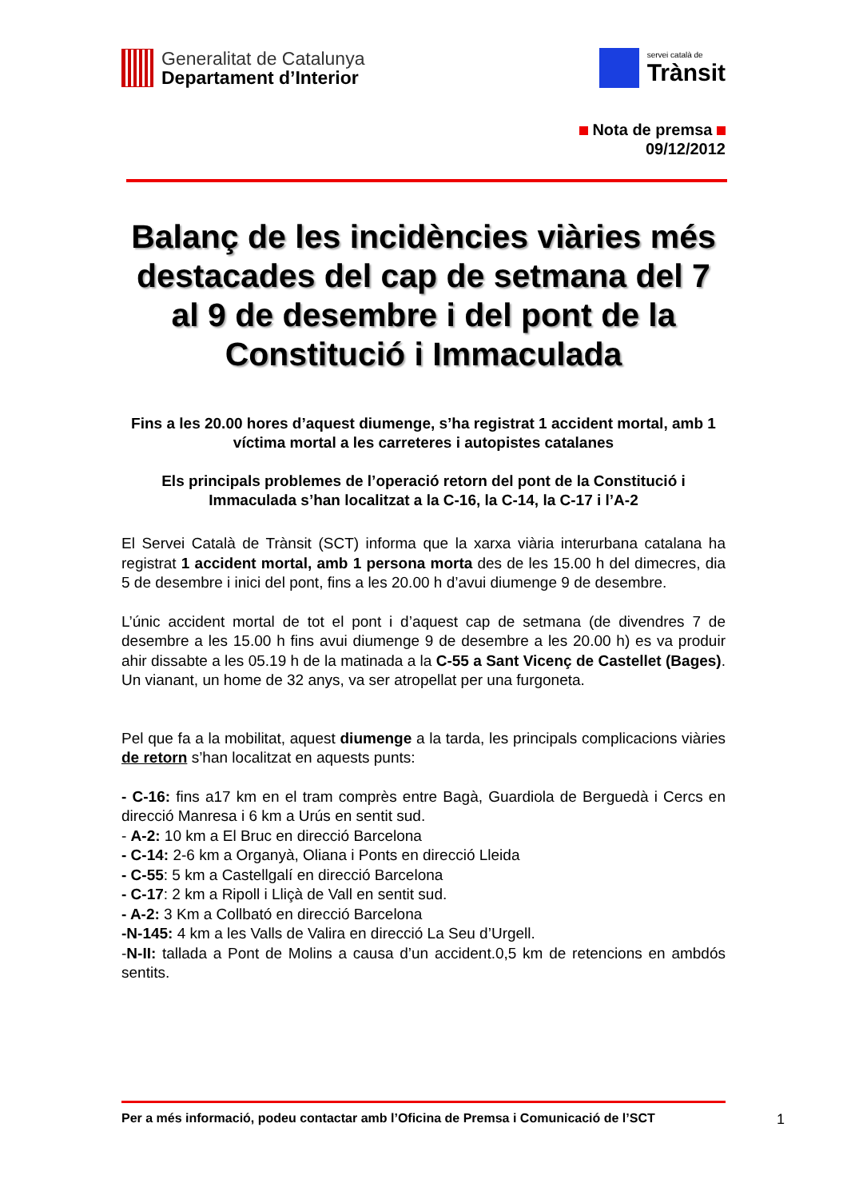Generalitat de Catalunya
Departament d’Interior
servei català de
Trànsit
Nota de premsa
09/12/2012
Balanç de les incidències viàries més destacades del cap de setmana del 7 al 9 de desembre i del pont de la Constitució i Immaculada
Fins a les 20.00 hores d’aquest diumenge, s’ha registrat 1 accident mortal, amb 1 víctima mortal a les carreteres i autopistes catalanes
Els principals problemes de l’operació retorn del pont de la Constitució i Immaculada s’han localitzat a la C-16, la C-14, la C-17 i l’A-2
El Servei Català de Trànsit (SCT) informa que la xarxa viària interurbana catalana ha registrat 1 accident mortal, amb 1 persona morta des de les 15.00 h del dimecres, dia 5 de desembre i inici del pont, fins a les 20.00 h d’avui diumenge 9 de desembre.
L’únic accident mortal de tot el pont i d’aquest cap de setmana (de divendres 7 de desembre a les 15.00 h fins avui diumenge 9 de desembre a les 20.00 h) es va produir ahir dissabte a les 05.19 h de la matinada a la C-55 a Sant Vicenç de Castellet (Bages). Un vianant, un home de 32 anys, va ser atropellat per una furgoneta.
Pel que fa a la mobilitat, aquest diumenge a la tarda, les principals complicacions viàries de retorn s’han localitzat en aquests punts:
- C-16: fins a17 km en el tram comprès entre Bagà, Guardiola de Berguedà i Cercs en direcció Manresa i 6 km a Urús en sentit sud.
- A-2: 10 km a El Bruc en direcció Barcelona
- C-14: 2-6 km a Organyà, Oliana i Ponts en direcció Lleida
- C-55: 5 km a Castellgalí en direcció Barcelona
- C-17: 2 km a Ripoll i Lliçà de Vall en sentit sud.
- A-2: 3 Km a Collbató en direcció Barcelona
-N-145: 4 km a les Valls de Valira en direcció La Seu d’Urgell.
-N-II: tallada a Pont de Molins a causa d’un accident.0,5 km de retencions en ambdós sentits.
Per a més informació, podeu contactar amb l’Oficina de Premsa i Comunicació de l’SCT 1